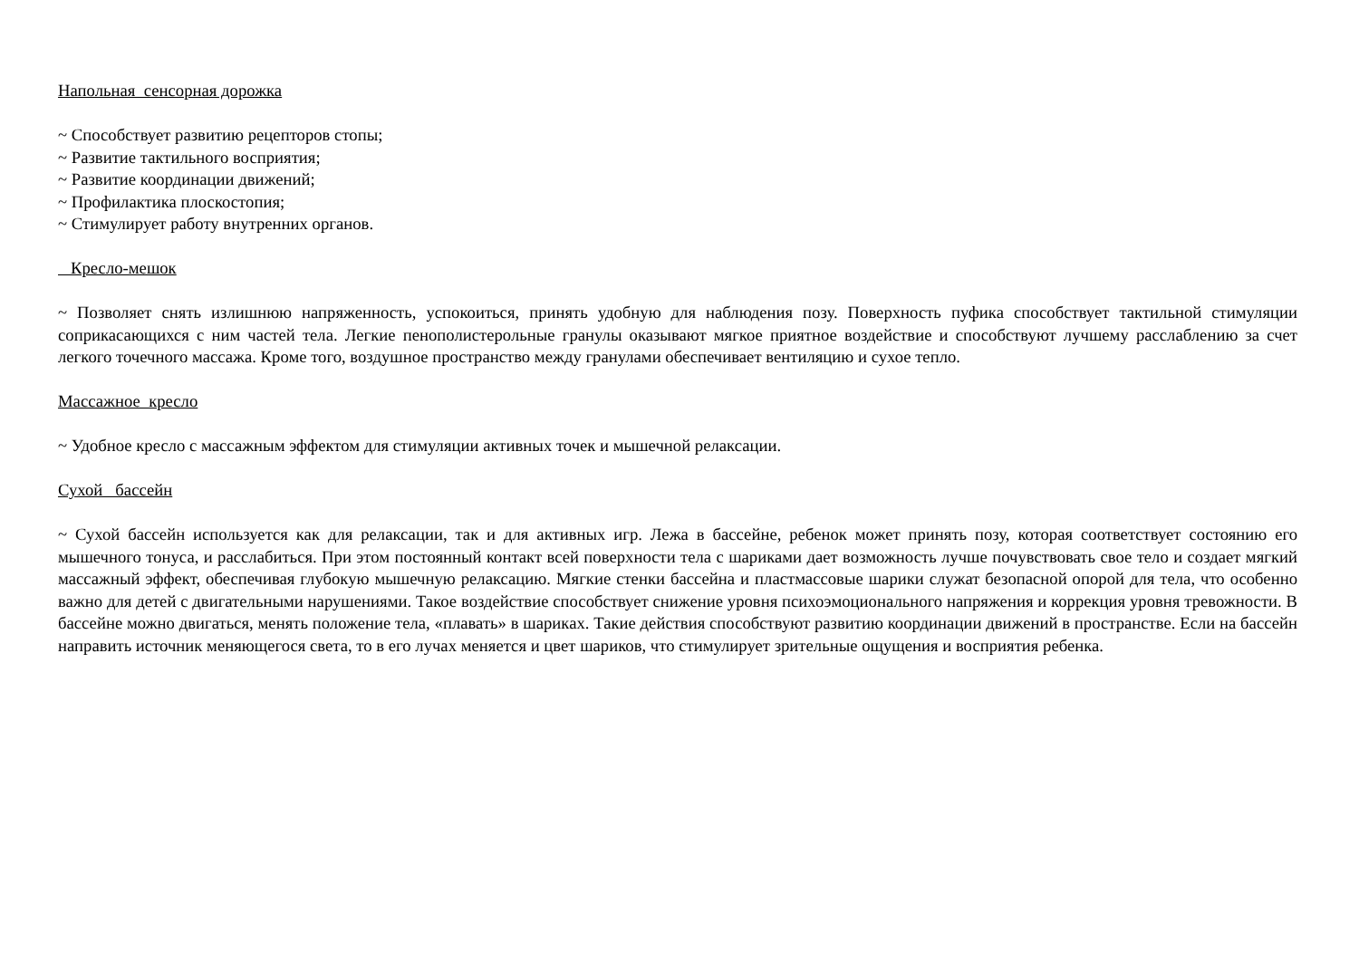Напольная сенсорная дорожка
~ Способствует развитию рецепторов стопы;
~ Развитие тактильного восприятия;
~ Развитие координации движений;
~ Профилактика плоскостопия;
~ Стимулирует работу внутренних органов.
Кресло-мешок
~ Позволяет снять излишнюю напряженность, успокоиться, принять удобную для наблюдения позу. Поверхность пуфика способствует тактильной стимуляции соприкасающихся с ним частей тела. Легкие пенополистерольные гранулы оказывают мягкое приятное воздействие и способствуют лучшему расслаблению за счет легкого точечного массажа. Кроме того, воздушное пространство между гранулами обеспечивает вентиляцию и сухое тепло.
Массажное кресло
~ Удобное кресло с массажным эффектом для стимуляции активных точек и мышечной релаксации.
Сухой бассейн
~ Сухой бассейн используется как для релаксации, так и для активных игр. Лежа в бассейне, ребенок может принять позу, которая соответствует состоянию его мышечного тонуса, и расслабиться. При этом постоянный контакт всей поверхности тела с шариками дает возможность лучше почувствовать свое тело и создает мягкий массажный эффект, обеспечивая глубокую мышечную релаксацию. Мягкие стенки бассейна и пластмассовые шарики служат безопасной опорой для тела, что особенно важно для детей с двигательными нарушениями. Такое воздействие способствует снижение уровня психоэмоционального напряжения и коррекция уровня тревожности. В бассейне можно двигаться, менять положение тела, «плавать» в шариках. Такие действия способствуют развитию координации движений в пространстве. Если на бассейн направить источник меняющегося света, то в его лучах меняется и цвет шариков, что стимулирует зрительные ощущения и восприятия ребенка.